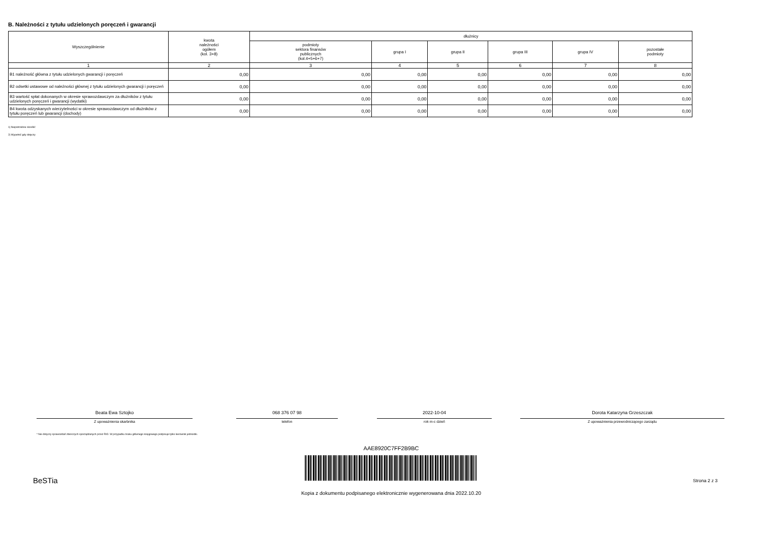B. Należności z tytułu udzielonych poręczeń i gwarancji
| Wyszczególnienie | kwota należności ogółem (kol. 3+8) | dłużnicy | | | | | |
| --- | --- | --- | --- | --- | --- | --- | --- |
| | | podmioty sektora finansów publicznych (kol.4+5+6+7) | grupa I | grupa II | grupa III | grupa IV | pozostałe podmioty |
| 1 | 2 | 3 | 4 | 5 | 6 | 7 | 8 |
| B1 należność główna z tytułu udzielonych gwarancji i poręczeń | 0,00 | 0,00 | 0,00 | 0,00 | 0,00 | 0,00 | 0,00 |
| B2 odsetki ustawowe od należności głównej z tytułu udzielonych gwarancji i poręczeń | 0,00 | 0,00 | 0,00 | 0,00 | 0,00 | 0,00 | 0,00 |
| B3 wartość spłat dokonanych w okresie sprawozdawczym za dłużników z tytułu udzielonych poręczeń i gwarancji (wydatki) | 0,00 | 0,00 | 0,00 | 0,00 | 0,00 | 0,00 | 0,00 |
| B4 kwota odzyskanych wierzytelności w okresie sprawozdawczym od dłużników z tytułu poręczeń lub gwarancji (dochody) | 0,00 | 0,00 | 0,00 | 0,00 | 0,00 | 0,00 | 0,00 |
1) Niepotrzebne skreślić
2) Wypełnić gdy dotyczy
Beata Ewa Sztojko
Z upoważnienia skarbnika
068 376 07 98
telefon
2022-10-04
rok m-c dzień
Dorota Katarzyna Grzeszczak
Z upoważnienia przewodniczącego zarządu
* Nie dotyczy sprawozdań zbiorczych sporządzanych przez RIO. W przypadku braku głównego księgowego podpisuje tylko kierownik jednostki.
AAE8920C7FF2B9BC
BeSTia Strona 2 z 3
Kopia z dokumentu podpisanego elektronicznie wygenerowana dnia 2022.10.20